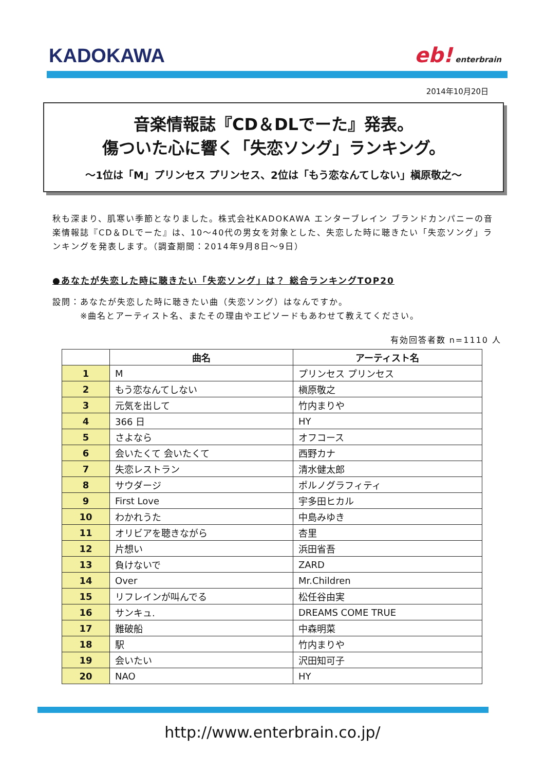KADOKAWA
eb! enterbrain
2014年10月20日
音楽情報誌『CD＆DLでーた』発表。
傷ついた心に響く「失恋ソング」ランキング。
～1位は「M」プリンセス プリンセス、2位は「もう恋なんてしない」槇原敬之～
秋も深まり、肌寒い季節となりました。株式会社KADOKAWA エンターブレイン ブランドカンパニーの音楽情報誌『CD＆DLでーた』は、10～40代の男女を対象とした、失恋した時に聴きたい「失恋ソング」ランキングを発表します。（調査期間：2014年9月8日～9日）
●あなたが失恋した時に聴きたい「失恋ソング」は？ 総合ランキングTOP20
設問：あなたが失恋した時に聴きたい曲（失恋ソング）はなんですか。
　　　※曲名とアーティスト名、またその理由やエピソードもあわせて教えてください。
有効回答者数 n=1110 人
| | 曲名 | アーティスト名 |
| --- | --- | --- |
| 1 | M | プリンセス プリンセス |
| 2 | もう恋なんてしない | 槇原敬之 |
| 3 | 元気を出して | 竹内まりや |
| 4 | 366 日 | HY |
| 5 | さよなら | オフコース |
| 6 | 会いたくて 会いたくて | 西野カナ |
| 7 | 失恋レストラン | 清水健太郎 |
| 8 | サウダージ | ポルノグラフィティ |
| 9 | First Love | 宇多田ヒカル |
| 10 | わかれうた | 中島みゆき |
| 11 | オリビアを聴きながら | 杏里 |
| 12 | 片想い | 浜田省吾 |
| 13 | 負けないで | ZARD |
| 14 | Over | Mr.Children |
| 15 | リフレインが叫んでる | 松任谷由実 |
| 16 | サンキュ. | DREAMS COME TRUE |
| 17 | 難破船 | 中森明菜 |
| 18 | 駅 | 竹内まりや |
| 19 | 会いたい | 沢田知可子 |
| 20 | NAO | HY |
http://www.enterbrain.co.jp/